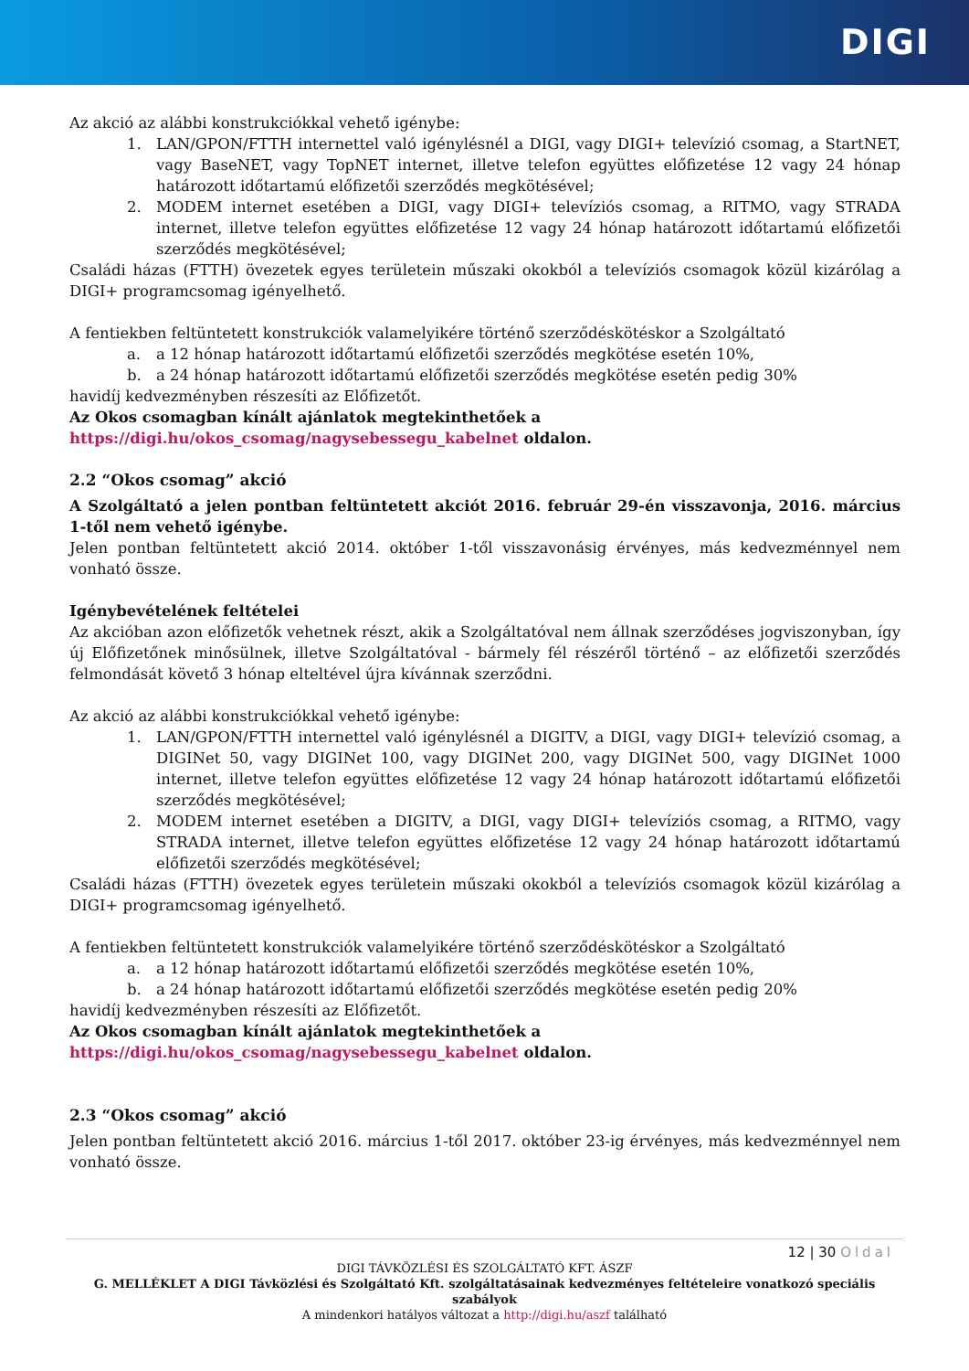DIGI
Az akció az alábbi konstrukciókkal vehető igénybe:
1. LAN/GPON/FTTH internettel való igénylésnél a DIGI, vagy DIGI+ televízió csomag, a StartNET, vagy BaseNET, vagy TopNET internet, illetve telefon együttes előfizetése 12 vagy 24 hónap határozott időtartamú előfizetői szerződés megkötésével;
2. MODEM internet esetében a DIGI, vagy DIGI+ televíziós csomag, a RITMO, vagy STRADA internet, illetve telefon együttes előfizetése 12 vagy 24 hónap határozott időtartamú előfizetői szerződés megkötésével;
Családi házas (FTTH) övezetek egyes területein műszaki okokból a televíziós csomagok közül kizárólag a DIGI+ programcsomag igényelhető.
A fentiekben feltüntetett konstrukciók valamelyikére történő szerződéskötéskor a Szolgáltató
a. a 12 hónap határozott időtartamú előfizetői szerződés megkötése esetén 10%,
b. a 24 hónap határozott időtartamú előfizetői szerződés megkötése esetén pedig 30%
havidíj kedvezményben részesíti az Előfizetőt.
Az Okos csomagban kínált ajánlatok megtekinthetőek a
https://digi.hu/okos_csomag/nagysebessegu_kabelnet oldalon.
2.2 “Okos csomag” akció
A Szolgáltató a jelen pontban feltüntetett akciót 2016. február 29-én visszavonja, 2016. március 1-től nem vehető igénybe.
Jelen pontban feltüntetett akció 2014. október 1-től visszavonásig érvényes, más kedvezménnyel nem vonható össze.
Igénybevételének feltételei
Az akcióban azon előfizetők vehetnek részt, akik a Szolgáltatóval nem állnak szerződéses jogviszonyban, így új Előfizetőnek minősülnek, illetve Szolgáltatóval - bármely fél részéről történő – az előfizetői szerződés felmondását követő 3 hónap elteltével újra kívánnak szerződni.
Az akció az alábbi konstrukciókkal vehető igénybe:
1. LAN/GPON/FTTH internettel való igénylésnél a DIGITV, a DIGI, vagy DIGI+ televízió csomag, a DIGINet 50, vagy DIGINet 100, vagy DIGINet 200, vagy DIGINet 500, vagy DIGINet 1000 internet, illetve telefon együttes előfizetése 12 vagy 24 hónap határozott időtartamú előfizetői szerződés megkötésével;
2. MODEM internet esetében a DIGITV, a DIGI, vagy DIGI+ televíziós csomag, a RITMO, vagy STRADA internet, illetve telefon együttes előfizetése 12 vagy 24 hónap határozott időtartamú előfizetői szerződés megkötésével;
Családi házas (FTTH) övezetek egyes területein műszaki okokból a televíziós csomagok közül kizárólag a DIGI+ programcsomag igényelhető.
A fentiekben feltüntetett konstrukciók valamelyikére történő szerződéskötéskor a Szolgáltató
a. a 12 hónap határozott időtartamú előfizetői szerződés megkötése esetén 10%,
b. a 24 hónap határozott időtartamú előfizetői szerződés megkötése esetén pedig 20%
havidíj kedvezményben részesíti az Előfizetőt.
Az Okos csomagban kínált ajánlatok megtekinthetőek a
https://digi.hu/okos_csomag/nagysebessegu_kabelnet oldalon.
2.3 “Okos csomag” akció
Jelen pontban feltüntetett akció 2016. március 1-től 2017. október 23-ig érvényes, más kedvezménnyel nem vonható össze.
12 | 30 Oldal
DIGI TÁVKÖZLÉSI ÉS SZOLGÁLTATÓ KFT. ÁSZF
G. MELLÉKLET A DIGI Távközlési és Szolgáltató Kft. szolgáltatásainak kedvezményes feltételeire vonatkozó speciális szabályok
A mindenkori hatályos változat a http://digi.hu/aszf található